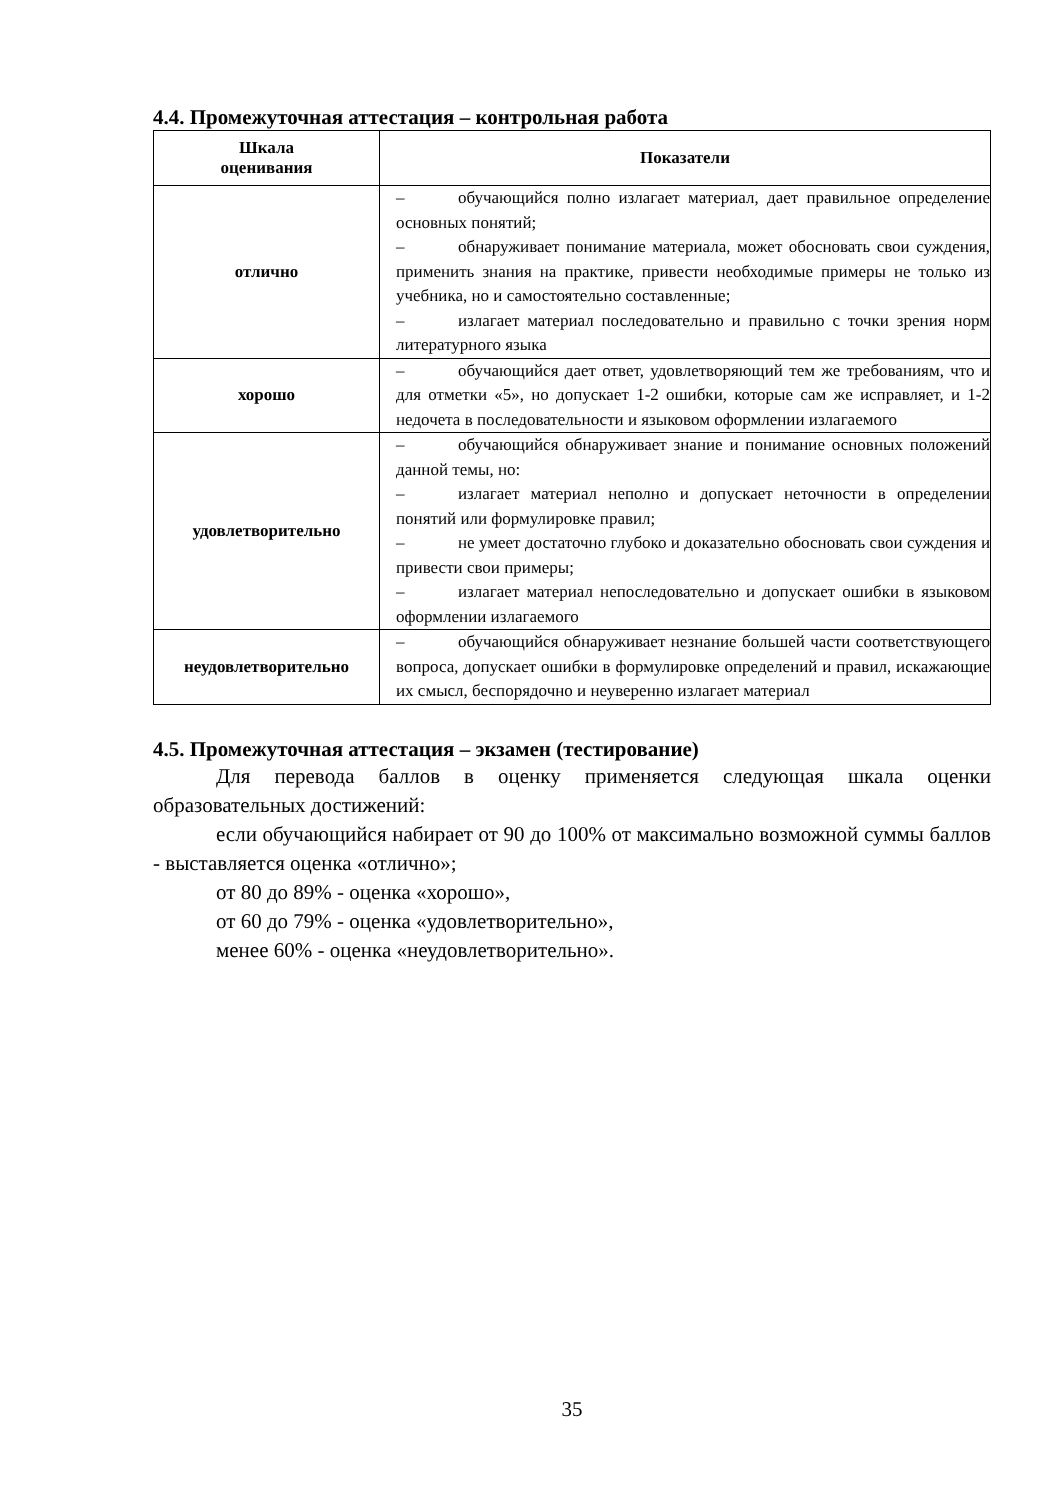4.4. Промежуточная аттестация – контрольная работа
| Шкала оценивания | Показатели |
| --- | --- |
| отлично | – обучающийся полно излагает материал, дает правильное определение основных понятий; – обнаруживает понимание материала, может обосновать свои суждения, применить знания на практике, привести необходимые примеры не только из учебника, но и самостоятельно составленные; – излагает материал последовательно и правильно с точки зрения норм литературного языка |
| хорошо | – обучающийся дает ответ, удовлетворяющий тем же требованиям, что и для отметки «5», но допускает 1-2 ошибки, которые сам же исправляет, и 1-2 недочета в последовательности и языковом оформлении излагаемого |
| удовлетворительно | – обучающийся обнаруживает знание и понимание основных положений данной темы, но: – излагает материал неполно и допускает неточности в определении понятий или формулировке правил; – не умеет достаточно глубоко и доказательно обосновать свои суждения и привести свои примеры; – излагает материал непоследовательно и допускает ошибки в языковом оформлении излагаемого |
| неудовлетворительно | – обучающийся обнаруживает незнание большей части соответствующего вопроса, допускает ошибки в формулировке определений и правил, искажающие их смысл, беспорядочно и неуверенно излагает материал |
4.5. Промежуточная аттестация – экзамен (тестирование)
Для перевода баллов в оценку применяется следующая шкала оценки образовательных достижений:
если обучающийся набирает от 90 до 100% от максимально возможной суммы баллов - выставляется оценка «отлично»;
от 80 до 89% - оценка «хорошо»,
от 60 до 79% - оценка «удовлетворительно»,
менее 60% - оценка «неудовлетворительно».
35